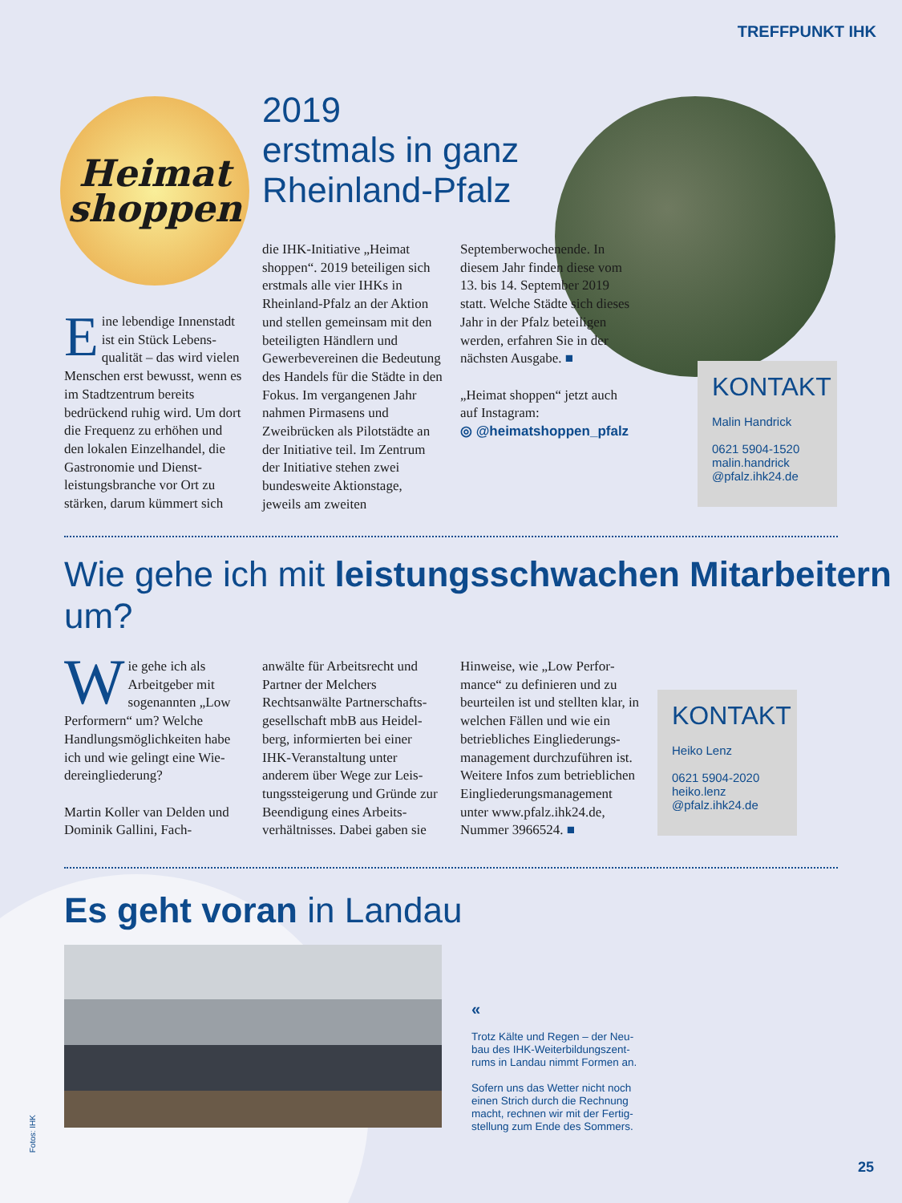TREFFPUNKT IHK
Heimat
shoppen
2019
erstmals in ganz
Rheinland-Pfalz
Eine lebendige Innenstadt ist ein Stück Lebens­qualität – das wird vielen Menschen erst bewusst, wenn es im Stadtzentrum bereits bedrückend ruhig wird. Um dort die Frequenz zu erhöhen und den lokalen Einzelhandel, die Gastronomie und Dienst­leistungsbranche vor Ort zu stärken, darum kümmert sich
die IHK-Initiative „Heimat shoppen“. 2019 beteiligen sich erstmals alle vier IHKs in Rheinland-Pfalz an der Aktion und stellen gemeinsam mit den beteiligten Händlern und Gewerbevereinen die Bedeutung des Handels für die Städte in den Fokus. Im vergangenen Jahr nahmen Pirmasens und Zweibrücken als Pilotstädte an der Initiative teil. Im Zentrum der Initiative stehen zwei bundesweite Ak­tionstage, jeweils am zweiten
September­wochenende. In diesem Jahr finden diese vom 13. bis 14. September 2019 statt. Welche Städte sich dieses Jahr in der Pfalz beteiligen werden, erfahren Sie in der nächsten Ausgabe. ■
„Heimat shoppen“ jetzt auch auf Instagram:
◎ @heimatshoppen_pfalz
KONTAKT
Malin Handrick
0621 5904-1520
malin.handrick
@pfalz.ihk24.de
Wie gehe ich mit leistungsschwachen Mitarbeitern um?
Wie gehe ich als Arbeitgeber mit sogenannten „Low Performern“ um? Welche Handlungsmöglichkeiten habe ich und wie gelingt eine Wie­dereingliederung?
Martin Koller van Delden und Dominik Gallini, Fach-
anwälte für Arbeitsrecht und Partner der Melchers Rechtsanwälte Partnerschafts­gesellschaft mbB aus Heidel­berg, informierten bei einer IHK-Veranstaltung unter anderem über Wege zur Leis­tungssteigerung und Gründe zur Beendigung eines Arbeits­verhältnisses. Dabei gaben sie
Hinweise, wie „Low Perfor­mance“ zu definieren und zu beurteilen ist und stellten klar, in welchen Fällen und wie ein betriebliches Eingliederungs­management durchzuführen ist. Weitere Infos zum betrieb­lichen Eingliederungsmanage­ment unter www.pfalz.ihk24.de, Nummer 3966524. ■
KONTAKT
Heiko Lenz
0621 5904-2020
heiko.lenz
@pfalz.ihk24.de
Es geht voran in Landau
Fotos: IHK
«
Trotz Kälte und Regen – der Neu­bau des IHK-Weiterbildungszent­rums in Landau nimmt Formen an.
Sofern uns das Wetter nicht noch einen Strich durch die Rechnung macht, rechnen wir mit der Fertig­stellung zum Ende des Sommers.
25